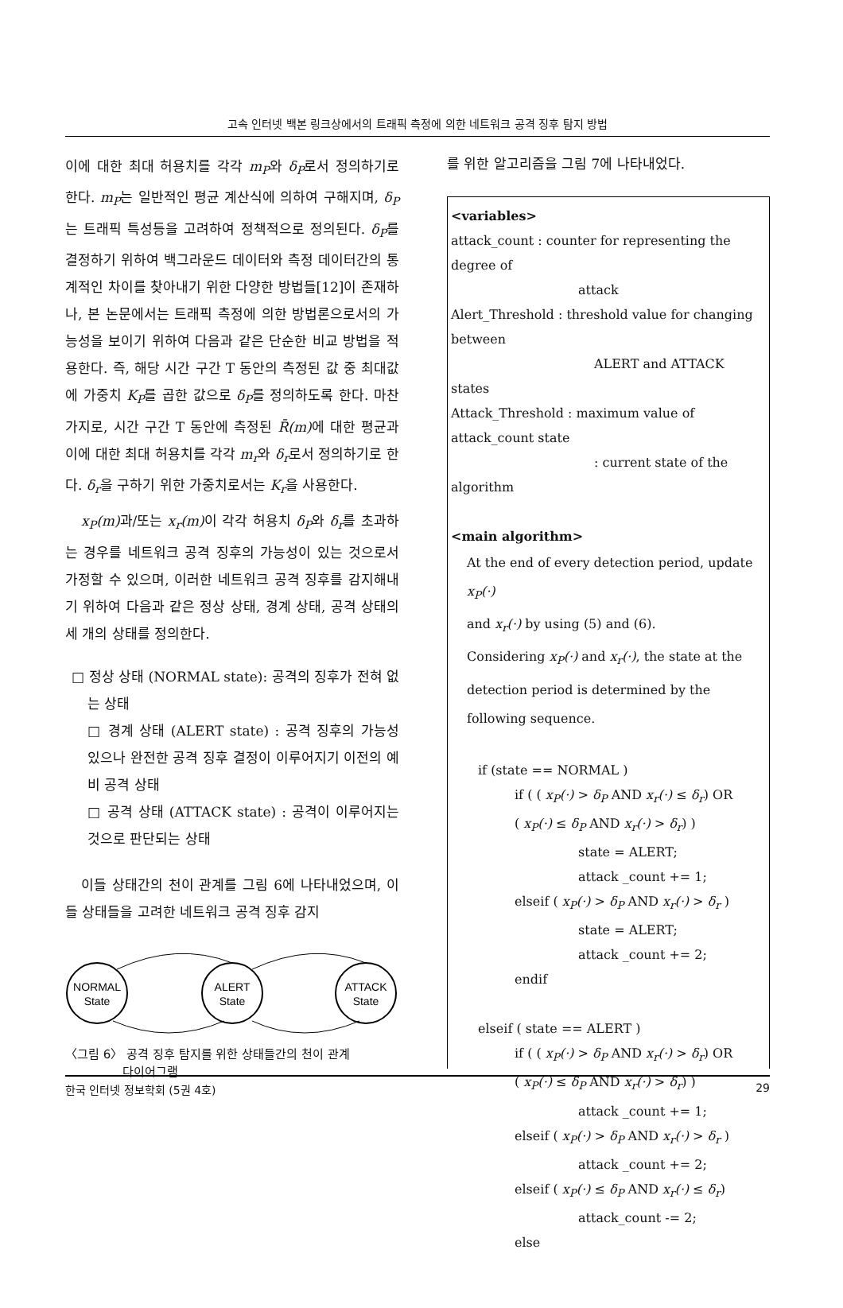고속 인터넷 백본 링크상에서의 트래픽 측정에 의한 네트워크 공격 징후 탐지 방법
이에 대한 최대 허용치를 각각 m<sub>P</sub>와 δ<sub>P</sub>로서 정의하기로 한다. m<sub>P</sub>는 일반적인 평균 계산식에 의하여 구해지며, δ<sub>P</sub>는 트래픽 특성등을 고려하여 정책적으로 정의된다. δ<sub>P</sub>를 결정하기 위하여 백그라운드 데이터와 측정 데이터간의 통계적인 차이를 찾아내기 위한 다양한 방법들[12]이 존재하나, 본 논문에서는 트래픽 측정에 의한 방법론으로서의 가능성을 보이기 위하여 다음과 같은 단순한 비교 방법을 적용한다. 즉, 해당 시간 구간 T 동안의 측정된 값 중 최대값에 가중치 K<sub>P</sub>를 곱한 값으로 δ<sub>P</sub>를 정의하도록 한다. 마찬가지로, 시간 구간 T 동안에 측정된 R̄(m) 에 대한 평균과 이에 대한 최대 허용치를 각각 m<sub>r</sub>와 δ<sub>r</sub>로서 정의하기로 한다. δ<sub>r</sub>을 구하기 위한 가중치로서는 K<sub>r</sub>을 사용한다.
x<sub>P</sub>(m) 과/또는 x<sub>r</sub>(m) 이 각각 허용치 δ<sub>P</sub>와 δ<sub>r</sub>를 초과하는 경우를 네트워크 공격 징후의 가능성이 있는 것으로서 가정할 수 있으며, 이러한 네트워크 공격 징후를 감지해내기 위하여 다음과 같은 정상 상태, 경계 상태, 공격 상태의 세 개의 상태를 정의한다.
□ 정상 상태 (NORMAL state): 공격의 징후가 전혀 없는 상태
□ 경계 상태 (ALERT state) : 공격 징후의 가능성 있으나 완전한 공격 징후 결정이 이루어지기 이전의 예비 공격 상태
□ 공격 상태 (ATTACK state) : 공격이 이루어지는 것으로 판단되는 상태
이들 상태간의 천이 관계를 그림 6에 나타내었으며, 이들 상태들을 고려한 네트워크 공격 징후 감지
NORMAL
State
ALERT
State
ATTACK
State
〈그림 6〉 공격 징후 탐지를 위한 상태들간의 천이 관계
다이어그램
를 위한 알고리즘을 그림 7에 나타내었다.
<variables>
attack_count : counter for representing the degree of
attack
Alert_Threshold : threshold value for changing between
ALERT and ATTACK states
Attack_Threshold : maximum value of attack_count state
: current state of the algorithm
<main algorithm>
At the end of every detection period, update x<sub>P</sub>(·)
and x<sub>r</sub>(·) by using (5) and (6).
Considering x<sub>P</sub>(·) and x<sub>r</sub>(·), the state at the detection period is determined by the following sequence.
if (state == NORMAL )
if ( ( x<sub>P</sub>(·) > δ<sub>P</sub> AND x<sub>r</sub>(·) ≤ δ<sub>r</sub>) OR
( x<sub>P</sub>(·) ≤ δ<sub>P</sub> AND x<sub>r</sub>(·) > δ<sub>r</sub>) )
state = ALERT;
attack _count += 1;
elseif ( x<sub>P</sub>(·) > δ<sub>P</sub> AND x<sub>r</sub>(·) > δ<sub>r</sub> )
state = ALERT;
attack _count += 2;
endif
elseif ( state == ALERT )
if ( ( x<sub>P</sub>(·) > δ<sub>P</sub> AND x<sub>r</sub>(·) > δ<sub>r</sub>) OR
( x<sub>P</sub>(·) ≤ δ<sub>P</sub> AND x<sub>r</sub>(·) > δ<sub>r</sub>) )
attack _count += 1;
elseif ( x<sub>P</sub>(·) > δ<sub>P</sub> AND x<sub>r</sub>(·) > δ<sub>r</sub> )
attack _count += 2;
elseif ( x<sub>P</sub>(·) ≤ δ<sub>P</sub> AND x<sub>r</sub>(·) ≤ δ<sub>r</sub>)
attack_count -= 2;
else
한국 인터넷 정보학회 (5권 4호) 29